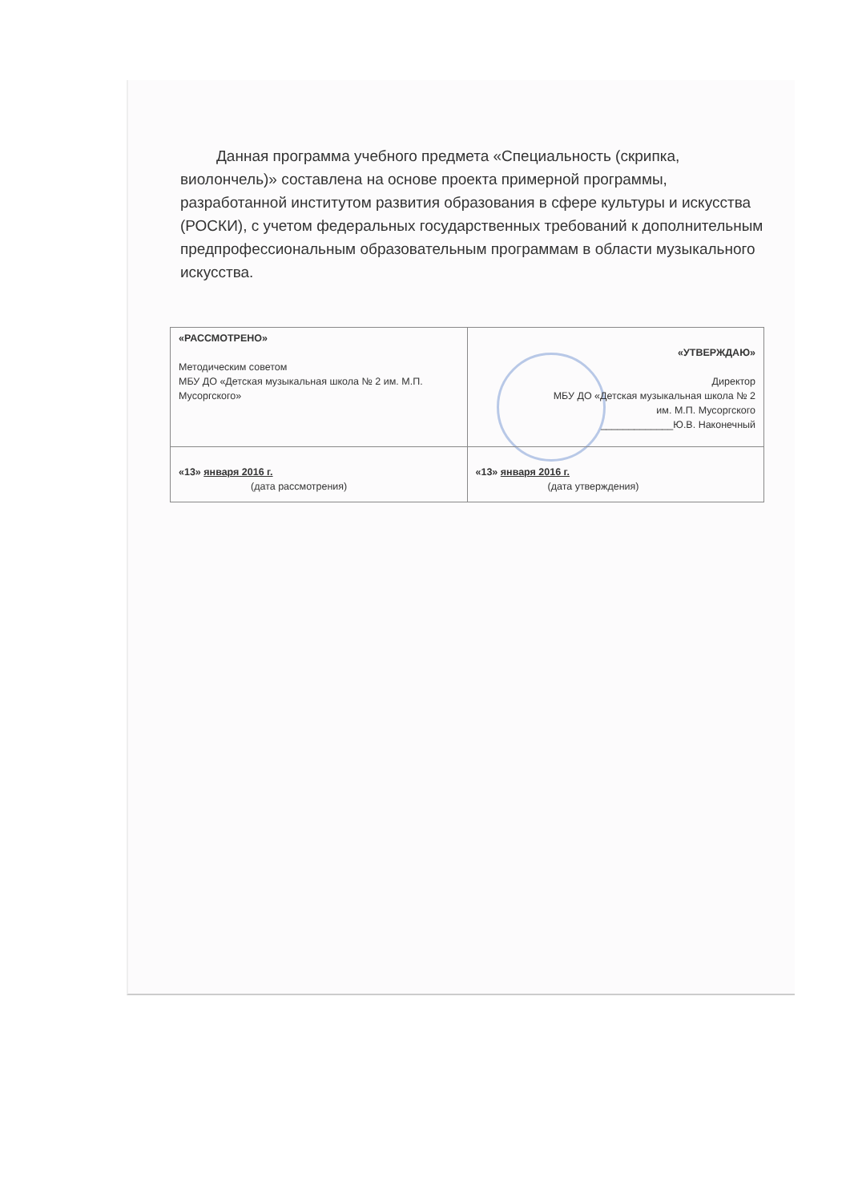Данная программа учебного предмета «Специальность (скрипка, виолончель)» составлена на основе проекта примерной программы, разработанной институтом развития образования в сфере культуры и искусства (РОСКИ), с учетом федеральных государственных требований к дополнительным предпрофессиональным образовательным программам в области музыкального искусства.
| «РАССМОТРЕНО» Методическим советом МБУ ДО «Детская музыкальная школа № 2 им. М.П. Мусоргского» | «УТВЕРЖДАЮ» Директор МБУ ДО «Детская музыкальная школа № 2 им. М.П. Мусоргского _____________Ю.В. Наконечный |
| «13» января 2016 г. (дата рассмотрения) | «13» января 2016 г. (дата утверждения) |